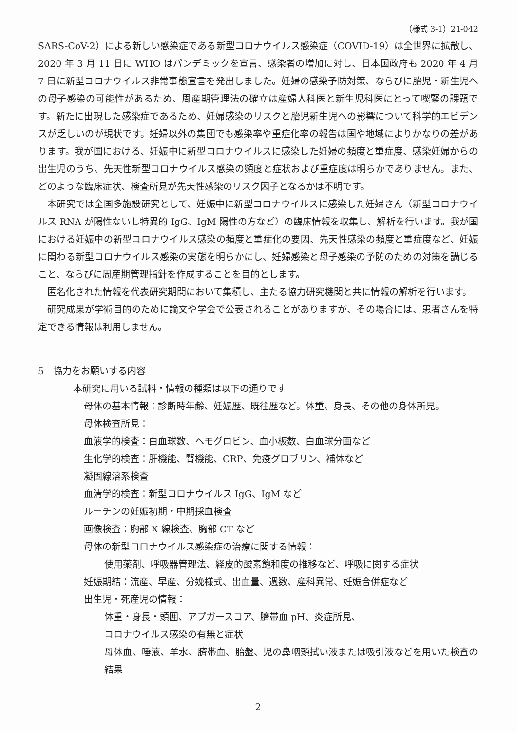（様式 3-1）21-042
SARS-CoV-2）による新しい感染症である新型コロナウイルス感染症（COVID-19）は全世界に拡散し、2020 年 3 月 11 日に WHO はパンデミックを宣言、感染者の増加に対し、日本国政府も 2020 年 4 月 7 日に新型コロナウイルス非常事態宣言を発出しました。妊婦の感染予防対策、ならびに胎児・新生児への母子感染の可能性があるため、周産期管理法の確立は産婦人科医と新生児科医にとって喫緊の課題です。新たに出現した感染症であるため、妊婦感染のリスクと胎児新生児への影響について科学的エビデンスが乏しいのが現状です。妊婦以外の集団でも感染率や重症化率の報告は国や地域によりかなりの差があります。我が国における、妊娠中に新型コロナウイルスに感染した妊婦の頻度と重症度、感染妊婦からの出生児のうち、先天性新型コロナウイルス感染の頻度と症状および重症度は明らかでありません。また、どのような臨床症状、検査所見が先天性感染のリスク因子となるかは不明です。
本研究では全国多施設研究として、妊娠中に新型コロナウイルスに感染した妊婦さん（新型コロナウイルス RNA が陽性ないし特異的 IgG、IgM 陽性の方など）の臨床情報を収集し、解析を行います。我が国における妊娠中の新型コロナウイルス感染の頻度と重症化の要因、先天性感染の頻度と重症度など、妊娠に関わる新型コロナウイルス感染の実態を明らかにし、妊婦感染と母子感染の予防のための対策を講じること、ならびに周産期管理指針を作成することを目的とします。
匿名化された情報を代表研究期間において集積し、主たる協力研究機関と共に情報の解析を行います。
研究成果が学術目的のために論文や学会で公表されることがありますが、その場合には、患者さんを特定できる情報は利用しません。
5　協力をお願いする内容
本研究に用いる試料・情報の種類は以下の通りです
母体の基本情報：診断時年齢、妊娠歴、既往歴など。体重、身長、その他の身体所見。
母体検査所見：
血液学的検査：白血球数、ヘモグロビン、血小板数、白血球分画など
生化学的検査：肝機能、腎機能、CRP、免疫グロブリン、補体など
凝固線溶系検査
血清学的検査：新型コロナウイルス IgG、IgM など
ルーチンの妊娠初期・中期採血検査
画像検査：胸部 X 線検査、胸部 CT など
母体の新型コロナウイルス感染症の治療に関する情報：
使用薬剤、呼吸器管理法、経皮的酸素飽和度の推移など、呼吸に関する症状
妊娠期結：流産、早産、分娩様式、出血量、週数、産科異常、妊娠合併症など
出生児・死産児の情報：
体重・身長・頭囲、アプガースコア、臍帯血 pH、炎症所見、
コロナウイルス感染の有無と症状
母体血、唾液、羊水、臍帯血、胎盤、児の鼻咽頭拭い液または吸引液などを用いた検査の結果
2